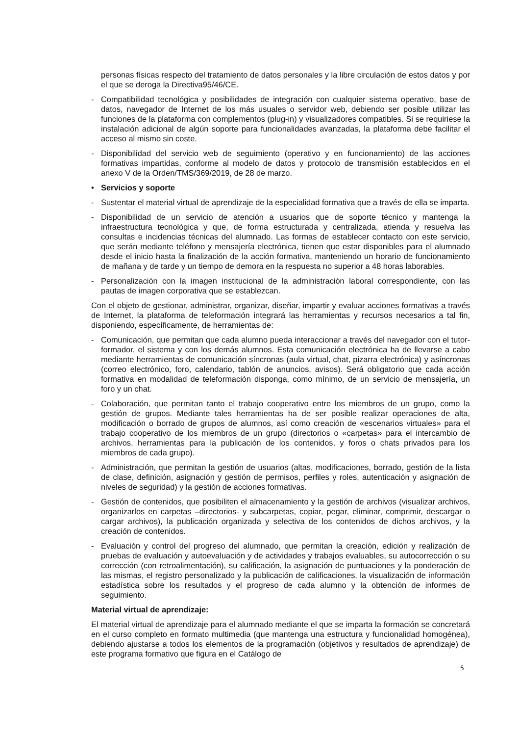personas físicas respecto del tratamiento de datos personales y la libre circulación de estos datos y por el que se deroga la Directiva95/46/CE.
- Compatibilidad tecnológica y posibilidades de integración con cualquier sistema operativo, base de datos, navegador de Internet de los más usuales o servidor web, debiendo ser posible utilizar las funciones de la plataforma con complementos (plug-in) y visualizadores compatibles. Si se requiriese la instalación adicional de algún soporte para funcionalidades avanzadas, la plataforma debe facilitar el acceso al mismo sin coste.
- Disponibilidad del servicio web de seguimiento (operativo y en funcionamiento) de las acciones formativas impartidas, conforme al modelo de datos y protocolo de transmisión establecidos en el anexo V de la Orden/TMS/369/2019, de 28 de marzo.
• Servicios y soporte
- Sustentar el material virtual de aprendizaje de la especialidad formativa que a través de ella se imparta.
- Disponibilidad de un servicio de atención a usuarios que de soporte técnico y mantenga la infraestructura tecnológica y que, de forma estructurada y centralizada, atienda y resuelva las consultas e incidencias técnicas del alumnado. Las formas de establecer contacto con este servicio, que serán mediante teléfono y mensajería electrónica, tienen que estar disponibles para el alumnado desde el inicio hasta la finalización de la acción formativa, manteniendo un horario de funcionamiento de mañana y de tarde y un tiempo de demora en la respuesta no superior a 48 horas laborables.
- Personalización con la imagen institucional de la administración laboral correspondiente, con las pautas de imagen corporativa que se establezcan.
Con el objeto de gestionar, administrar, organizar, diseñar, impartir y evaluar acciones formativas a través de Internet, la plataforma de teleformación integrará las herramientas y recursos necesarios a tal fin, disponiendo, específicamente, de herramientas de:
- Comunicación, que permitan que cada alumno pueda interaccionar a través del navegador con el tutor-formador, el sistema y con los demás alumnos. Esta comunicación electrónica ha de llevarse a cabo mediante herramientas de comunicación síncronas (aula virtual, chat, pizarra electrónica) y asíncronas (correo electrónico, foro, calendario, tablón de anuncios, avisos). Será obligatorio que cada acción formativa en modalidad de teleformación disponga, como mínimo, de un servicio de mensajería, un foro y un chat.
- Colaboración, que permitan tanto el trabajo cooperativo entre los miembros de un grupo, como la gestión de grupos. Mediante tales herramientas ha de ser posible realizar operaciones de alta, modificación o borrado de grupos de alumnos, así como creación de «escenarios virtuales» para el trabajo cooperativo de los miembros de un grupo (directorios o «carpetas» para el intercambio de archivos, herramientas para la publicación de los contenidos, y foros o chats privados para los miembros de cada grupo).
- Administración, que permitan la gestión de usuarios (altas, modificaciones, borrado, gestión de la lista de clase, definición, asignación y gestión de permisos, perfiles y roles, autenticación y asignación de niveles de seguridad) y la gestión de acciones formativas.
- Gestión de contenidos, que posibiliten el almacenamiento y la gestión de archivos (visualizar archivos, organizarlos en carpetas –directorios- y subcarpetas, copiar, pegar, eliminar, comprimir, descargar o cargar archivos), la publicación organizada y selectiva de los contenidos de dichos archivos, y la creación de contenidos.
- Evaluación y control del progreso del alumnado, que permitan la creación, edición y realización de pruebas de evaluación y autoevaluación y de actividades y trabajos evaluables, su autocorrección o su corrección (con retroalimentación), su calificación, la asignación de puntuaciones y la ponderación de las mismas, el registro personalizado y la publicación de calificaciones, la visualización de información estadística sobre los resultados y el progreso de cada alumno y la obtención de informes de seguimiento.
Material virtual de aprendizaje:
El material virtual de aprendizaje para el alumnado mediante el que se imparta la formación se concretará en el curso completo en formato multimedia (que mantenga una estructura y funcionalidad homogénea), debiendo ajustarse a todos los elementos de la programación (objetivos y resultados de aprendizaje) de este programa formativo que figura en el Catálogo de
5